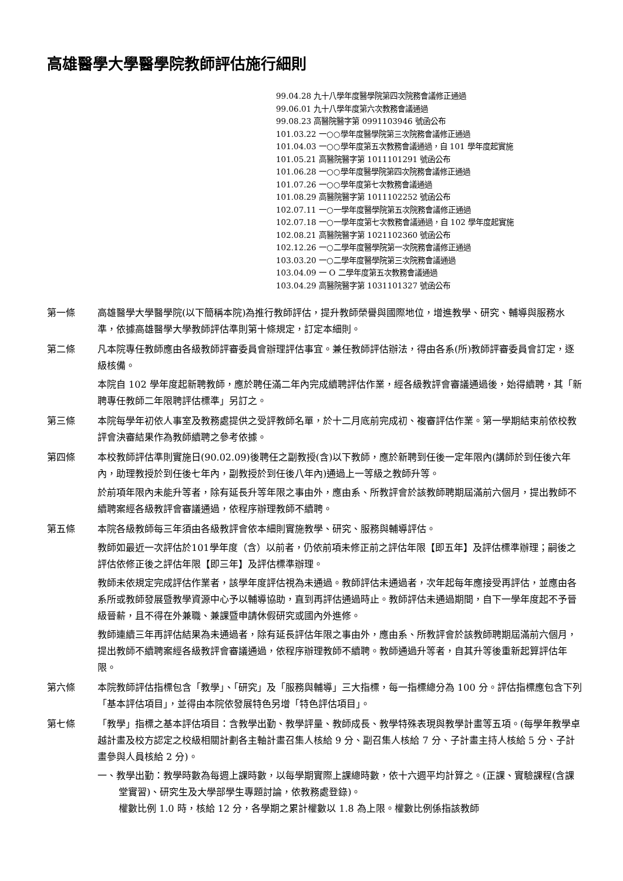高雄醫學大學醫學院教師評估施行細則
99.04.28 九十八學年度醫學院第四次院務會議修正通過
99.06.01 九十八學年度第六次教務會議通過
99.08.23 高醫院醫字第 0991103946 號函公布
101.03.22 一○○學年度醫學院第三次院務會議修正通過
101.04.03 一○○學年度第五次教務會議通過，自 101 學年度起實施
101.05.21 高醫院醫字第 1011101291 號函公布
101.06.28 一○○學年度醫學院第四次院務會議修正通過
101.07.26 一○○學年度第七次教務會議通過
101.08.29 高醫院醫字第 1011102252 號函公布
102.07.11 一○一學年度醫學院第五次院務會議修正通過
102.07.18 一○一學年度第七次教務會議通過，自 102 學年度起實施
102.08.21 高醫院醫字第 1021102360 號函公布
102.12.26 一○二學年度醫學院第一次院務會議修正通過
103.03.20 一○二學年度醫學院第三次院務會議通過
103.04.09 一 O 二學年度第五次教務會議通過
103.04.29 高醫院醫字第 1031101327 號函公布
第一條 高雄醫學大學醫學院(以下簡稱本院)為推行教師評估，提升教師榮譽與國際地位，增進教學、研究、輔導與服務水準，依據高雄醫學大學教師評估準則第十條規定，訂定本細則。
第二條 凡本院專任教師應由各級教師評審委員會辦理評估事宜。兼任教師評估辦法，得由各系(所)教師評審委員會訂定，逐級核備。
本院自 102 學年度起新聘教師，應於聘任滿二年內完成續聘評估作業，經各級教評會審議通過後，始得續聘，其「新聘專任教師二年限聘評估標準」另訂之。
第三條 本院每學年初依人事室及教務處提供之受評教師名單，於十二月底前完成初、複審評估作業。第一學期結束前依校教評會決審結果作為教師續聘之參考依據。
第四條 本校教師評估準則實施日(90.02.09)後聘任之副教授(含)以下教師，應於新聘到任後一定年限內(講師於到任後六年內，助理教授於到任後七年內，副教授於到任後八年內)通過上一等級之教師升等。
於前項年限內未能升等者，除有延長升等年限之事由外，應由系、所教評會於該教師聘期屆滿前六個月，提出教師不續聘案經各級教評會審議通過，依程序辦理教師不續聘。
第五條 本院各級教師每三年須由各級教評會依本細則實施教學、研究、服務與輔導評估。
教師如最近一次評估於101學年度（含）以前者，仍依前項未修正前之評估年限【即五年】及評估標準辦理；嗣後之評估依修正後之評估年限【即三年】及評估標準辦理。
教師未依規定完成評估作業者，該學年度評估視為未通過。教師評估未通過者，次年起每年應接受再評估，並應由各系所或教師發展暨教學資源中心予以輔導協助，直到再評估通過時止。教師評估未通過期間，自下一學年度起不予晉級晉薪，且不得在外兼職、兼課暨申請休假研究或國內外進修。
教師連續三年再評估結果為未通過者，除有延長評估年限之事由外，應由系、所教評會於該教師聘期屆滿前六個月，提出教師不續聘案經各級教評會審議通過，依程序辦理教師不續聘。教師通過升等者，自其升等後重新起算評估年限。
第六條 本院教師評估指標包含「教學」、「研究」及「服務與輔導」三大指標，每一指標總分為 100 分。評估指標應包含下列「基本評估項目」，並得由本院依發展特色另增「特色評估項目」。
第七條 「教學」指標之基本評估項目：含教學出勤、教學評量、教師成長、教學特殊表現與教學計畫等五項。(每學年教學卓越計畫及校方認定之校級相關計劃各主軸計畫召集人核給 9 分、副召集人核給 7 分、子計畫主持人核給 5 分、子計畫參與人員核給 2 分)。
一、教學出勤：教學時數為每週上課時數，以每學期實際上課總時數，依十六週平均計算之。(正課、實驗課程(含課堂實習)、研究生及大學部學生專題討論，依教務處登錄)。
權數比例 1.0 時，核給 12 分，各學期之累計權數以 1.8 為上限。權數比例係指該教師